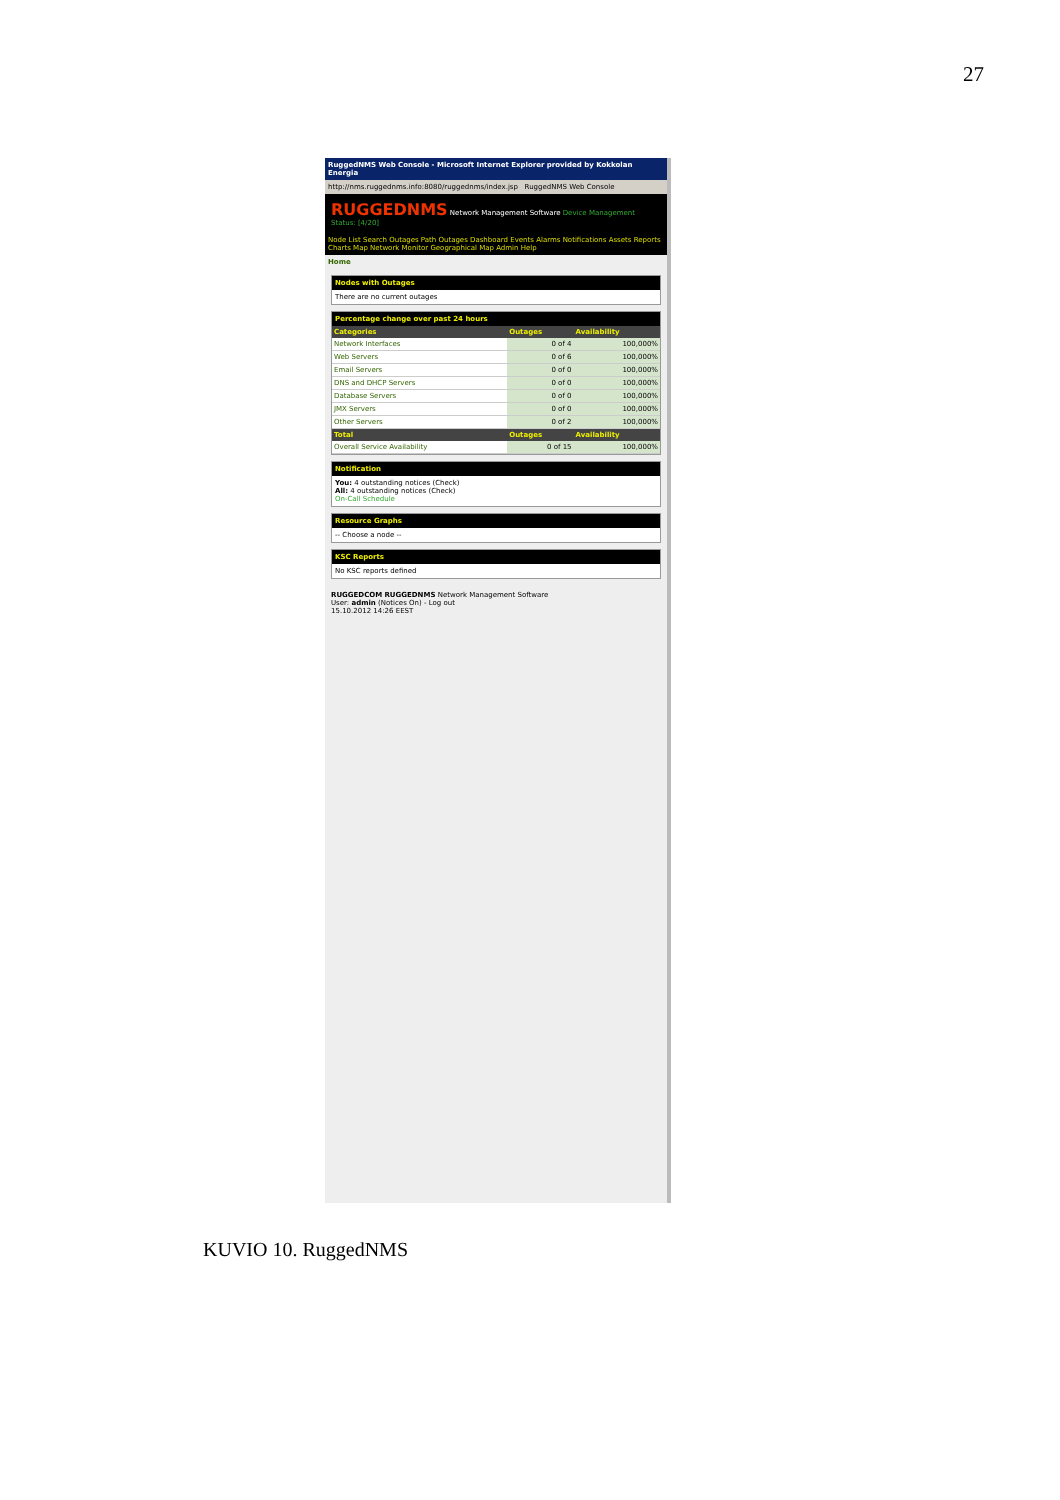27
RuggedNMS Web Console - Microsoft Internet Explorer provided by Kokkolan Energia
http://nms.ruggednms.info:8080/ruggednms/index.jsp RuggedNMS Web Console
RUGGEDNMS Network Management Software Device Management Status: [4/20]
Node List Search Outages Path Outages Dashboard Events Alarms Notifications Assets Reports Charts Map Network Monitor Geographical Map Admin Help
Home
Nodes with Outages
There are no current outages
Percentage change over past 24 hours
| Categories | Outages | Availability |
| --- | --- | --- |
| Network Interfaces | 0 of 4 | 100,000% |
| Web Servers | 0 of 6 | 100,000% |
| Email Servers | 0 of 0 | 100,000% |
| DNS and DHCP Servers | 0 of 0 | 100,000% |
| Database Servers | 0 of 0 | 100,000% |
| JMX Servers | 0 of 0 | 100,000% |
| Other Servers | 0 of 2 | 100,000% |
| Total | Outages | Availability |
| Overall Service Availability | 0 of 15 | 100,000% |
Notification
You: 4 outstanding notices (Check)
All: 4 outstanding notices (Check)
On-Call Schedule
Resource Graphs
-- Choose a node --
KSC Reports
No KSC reports defined
RUGGEDCOM RUGGEDNMS Network Management Software
User: admin (Notices On) - Log out
15.10.2012 14:26 EEST
KUVIO 10. RuggedNMS